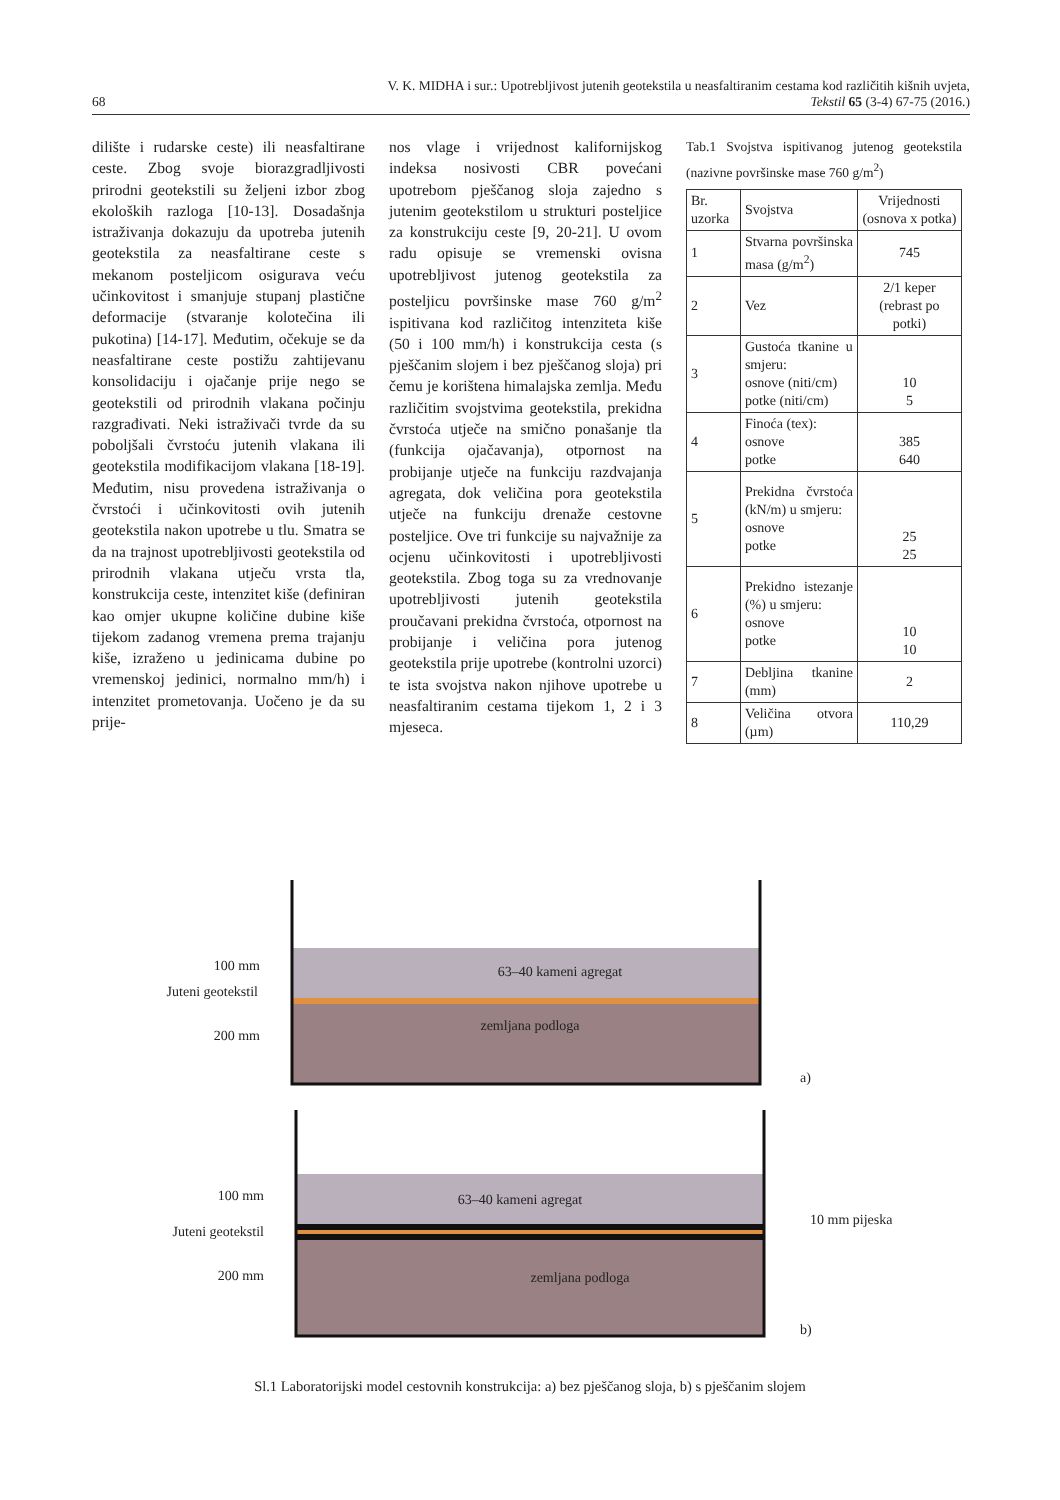V. K. MIDHA i sur.: Upotrebljivost jutenih geotekstila u neasfaltiranim cestama kod različitih kišnih uvjeta,
68 Tekstil 65 (3-4) 67-75 (2016.)
dilište i rudarske ceste) ili neasfaltirane ceste. Zbog svoje biorazgradljivosti prirodni geotekstili su željeni izbor zbog ekoloških razloga [10-13]. Dosadašnja istraživanja dokazuju da upotreba jutenih geotekstila za neasfaltirane ceste s mekanom posteljicom osigurava veću učinkovitost i smanjuje stupanj plastične deformacije (stvaranje kolotečina ili pukotina) [14-17]. Međutim, očekuje se da neasfaltirane ceste postižu zahtijevanu konsolidaciju i ojačanje prije nego se geotekstili od prirodnih vlakana počinju razgrađivati. Neki istraživači tvrde da su poboljšali čvrstoću jutenih vlakana ili geotekstila modifikacijom vlakana [18-19]. Međutim, nisu provedena istraživanja o čvrstoći i učinkovitosti ovih jutenih geotekstila nakon upotrebe u tlu. Smatra se da na trajnost upotrebljivosti geotekstila od prirodnih vlakana utječu vrsta tla, konstrukcija ceste, intenzitet kiše (definiran kao omjer ukupne količine dubine kiše tijekom zadanog vremena prema trajanju kiše, izraženo u jedinicama dubine po vremenskoj jedinici, normalno mm/h) i intenzitet prometovanja. Uočeno je da su prije-
nos vlage i vrijednost kalifornijskog indeksa nosivosti CBR povećani upotrebom pješčanog sloja zajedno s jutenim geotekstilom u strukturi posteljice za konstrukciju ceste [9, 20-21]. U ovom radu opisuje se vremenski ovisna upotrebljivost jutenog geotekstila za posteljicu površinske mase 760 g/m<sup>2</sup> ispitivana kod različitog intenziteta kiše (50 i 100 mm/h) i konstrukcija cesta (s pješčanim slojem i bez pješčanog sloja) pri čemu je korištena himalajska zemlja. Među različitim svojstvima geotekstila, prekidna čvrstoća utječe na smično ponašanje tla (funkcija ojačavanja), otpornost na probijanje utječe na funkciju razdvajanja agregata, dok veličina pora geotekstila utječe na funkciju drenaže cestovne posteljice. Ove tri funkcije su najvažnije za ocjenu učinkovitosti i upotrebljivosti geotekstila. Zbog toga su za vrednovanje upotrebljivosti jutenih geotekstila proučavani prekidna čvrstoća, otpornost na probijanje i veličina pora jutenog geotekstila prije upotrebe (kontrolni uzorci) te ista svojstva nakon njihove upotrebe u neasfaltiranim cestama tijekom 1, 2 i 3 mjeseca.
Tab.1 Svojstva ispitivanog jutenog geotekstila (nazivne površinske mase 760 g/m<sup>2</sup>)
| Br. uzorka | Svojstva | Vrijednosti (osnova x potka) |
| 1 | Stvarna površinska masa (g/m<sup>2</sup>) | 745 |
| 2 | Vez | 2/1 keper (rebrast po potki) |
| 3 | Gustoća tkanine u smjeru: osnove (niti/cm) potke (niti/cm) | 10 5 |
| 4 | Finoća (tex): osnove potke | 385 640 |
| 5 | Prekidna čvrstoća (kN/m) u smjeru: osnove potke | 25 25 |
| 6 | Prekidno istezanje (%) u smjeru: osnove potke | 10 10 |
| 7 | Debljina tkanine (mm) | 2 |
| 8 | Veličina otvora (µm) | 110,29 |
63–40 kameni agregat
zemljana podloga
100 mm
Juteni geotekstil
200 mm
a)
63–40 kameni agregat
zemljana podloga
100 mm
Juteni geotekstil
200 mm
10 mm pijeska
b)
Sl.1 Laboratorijski model cestovnih konstrukcija: a) bez pješčanog sloja, b) s pješčanim slojem